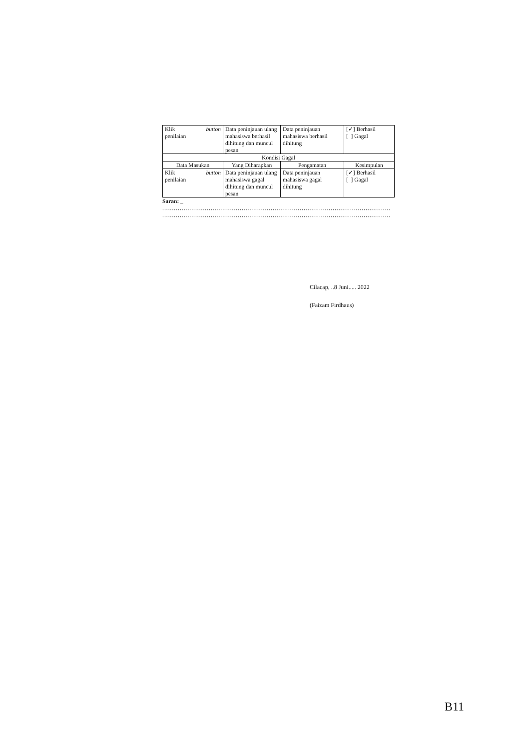| Klik button penilaian | Data peninjauan ulang mahasiswa berhasil dihitung dan muncul pesan | Data peninjauan mahasiswa berhasil dihitung | [✓] Berhasil [ ] Gagal |
| Kondisi Gagal | | | |
| Data Masukan | Yang Diharapkan | Pengamatan | Kesimpulan |
| Klik button penilaian | Data peninjauan ulang mahasiswa gagal dihitung dan muncul pesan | Data peninjauan mahasiswa gagal dihitung | [✓] Berhasil [ ] Gagal |
Saran: _
......................................................................................................................
......................................................................................................................
Cilacap, ..8 Juni..... 2022
(Faizam Firdhaus)
B11